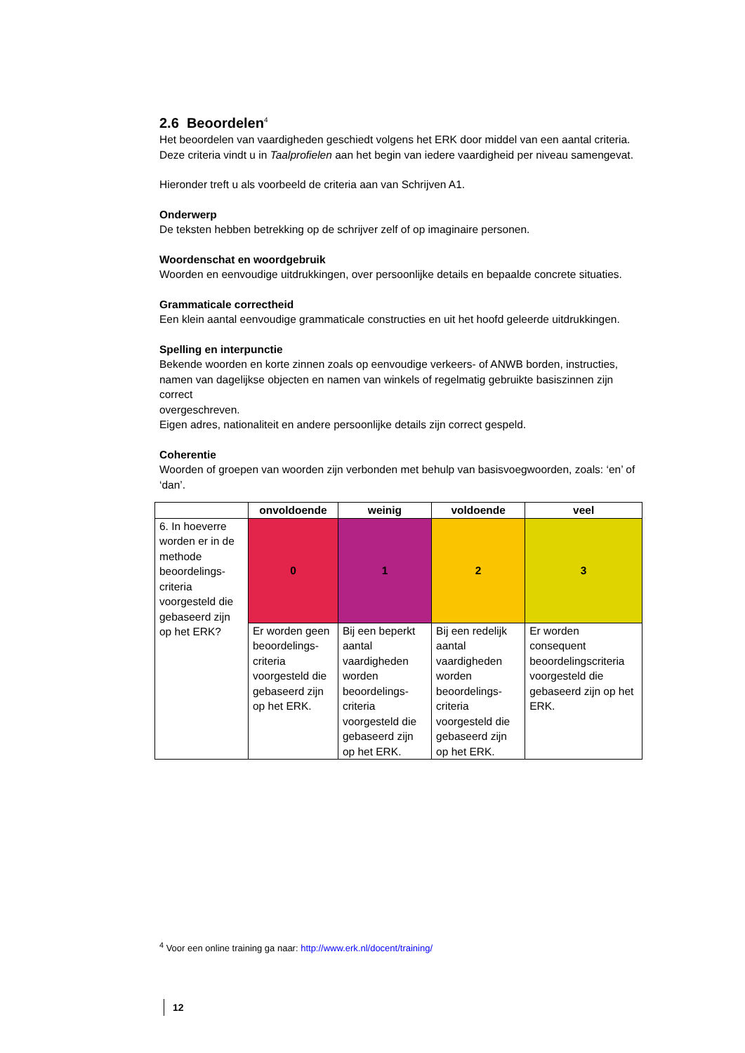2.6 Beoordelen<sup>4</sup>
Het beoordelen van vaardigheden geschiedt volgens het ERK door middel van een aantal criteria.
Deze criteria vindt u in Taalprofielen aan het begin van iedere vaardigheid per niveau samengevat.
Hieronder treft u als voorbeeld de criteria aan van Schrijven A1.
Onderwerp
De teksten hebben betrekking op de schrijver zelf of op imaginaire personen.
Woordenschat en woordgebruik
Woorden en eenvoudige uitdrukkingen, over persoonlijke details en bepaalde concrete situaties.
Grammaticale correctheid
Een klein aantal eenvoudige grammaticale constructies en uit het hoofd geleerde uitdrukkingen.
Spelling en interpunctie
Bekende woorden en korte zinnen zoals op eenvoudige verkeers- of ANWB borden, instructies, namen van dagelijkse objecten en namen van winkels of regelmatig gebruikte basiszinnen zijn correct
overgeschreven.
Eigen adres, nationaliteit en andere persoonlijke details zijn correct gespeld.
Coherentie
Woorden of groepen van woorden zijn verbonden met behulp van basisvoegwoorden, zoals: ‘en’ of ‘dan’.
| | onvoldoende | weinig | voldoende | veel |
| --- | --- | --- | --- | --- |
| 6. In hoeverre worden er in de methode beoordelings-criteria voorgesteld die gebaseerd zijn op het ERK? | 0 | 1 | 2 | 3 |
| | Er worden geen beoordelings-criteria voorgesteld die gebaseerd zijn op het ERK. | Bij een beperkt aantal vaardigheden worden beoordelings-criteria voorgesteld die gebaseerd zijn op het ERK. | Bij een redelijk aantal vaardigheden worden beoordelings-criteria voorgesteld die gebaseerd zijn op het ERK. | Er worden consequent beoordelingscriteria voorgesteld die gebaseerd zijn op het ERK. |
<sup>4</sup> Voor een online training ga naar: http://www.erk.nl/docent/training/
12